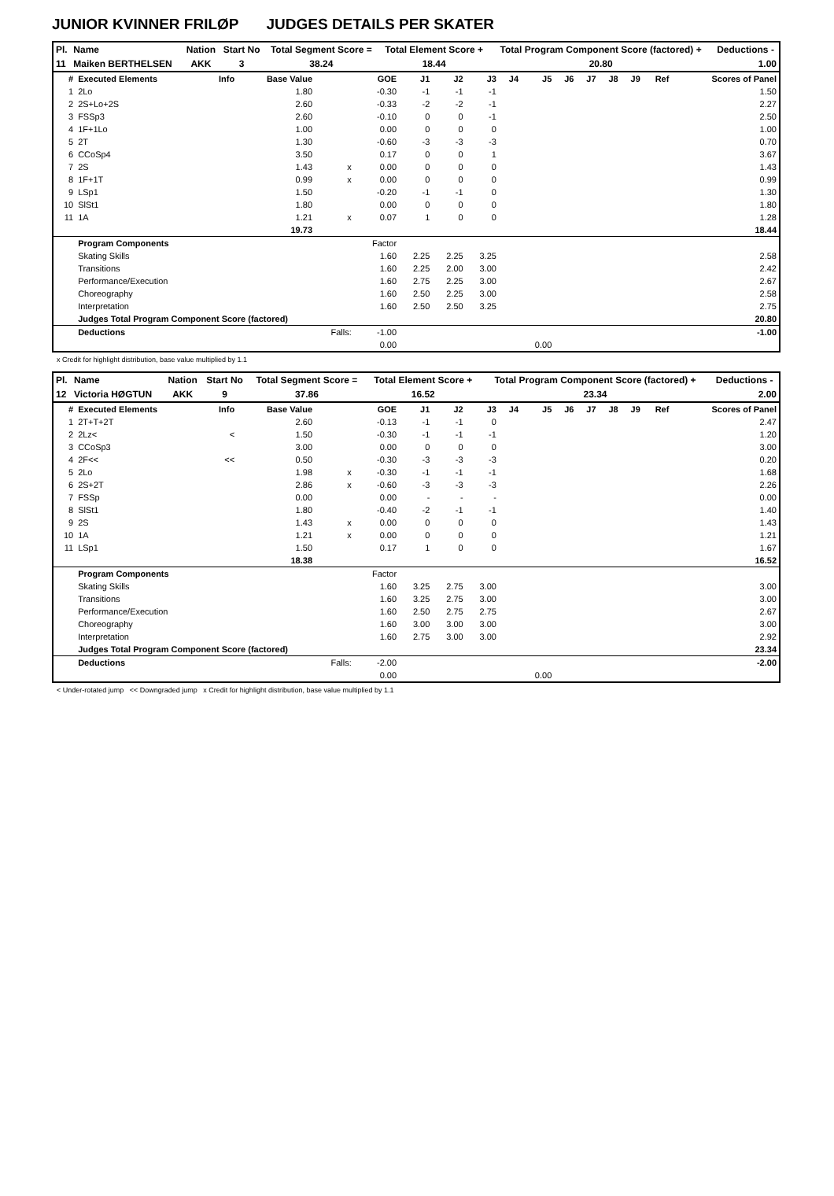JUNIOR KVINNER FRILØP JUDGES DETAILS PER SKATER
| Pl. | Name | Nation | Start No | Total Segment Score = | Total Element Score + | Total Program Component Score (factored) + | Deductions - |
| --- | --- | --- | --- | --- | --- | --- | --- |
| 11 | Maiken BERTHELSEN | AKK | 3 | 38.24 | 18.44 | 20.80 | 1.00 |
| # | Executed Elements | Info | Base Value | | GOE | J1 | J2 | J3 | J4 | J5 | J6 | J7 | J8 | J9 | Ref | Scores of Panel |
| --- | --- | --- | --- | --- | --- | --- | --- | --- | --- | --- | --- | --- | --- | --- | --- | --- |
| 1 | 2Lo | | 1.80 | | -0.30 | -1 | -1 | -1 | | | | | | | | 1.50 |
| 2 | 2S+Lo+2S | | 2.60 | | -0.33 | -2 | -2 | -1 | | | | | | | | 2.27 |
| 3 | FSSp3 | | 2.60 | | -0.10 | 0 | 0 | -1 | | | | | | | | 2.50 |
| 4 | 1F+1Lo | | 1.00 | | 0.00 | 0 | 0 | 0 | | | | | | | | 1.00 |
| 5 | 2T | | 1.30 | | -0.60 | -3 | -3 | -3 | | | | | | | | 0.70 |
| 6 | CCoSp4 | | 3.50 | | 0.17 | 0 | 0 | 1 | | | | | | | | 3.67 |
| 7 | 2S | | 1.43 | x | 0.00 | 0 | 0 | 0 | | | | | | | | 1.43 |
| 8 | 1F+1T | | 0.99 | x | 0.00 | 0 | 0 | 0 | | | | | | | | 0.99 |
| 9 | LSp1 | | 1.50 | | -0.20 | -1 | -1 | 0 | | | | | | | | 1.30 |
| 10 | SlSt1 | | 1.80 | | 0.00 | 0 | 0 | 0 | | | | | | | | 1.80 |
| 11 | 1A | | 1.21 | x | 0.07 | 1 | 0 | 0 | | | | | | | | 1.28 |
| | | | 19.73 | | | | | | | | | | | | | 18.44 |
| | Program Components | | | | Factor | | | | | | | | | | | |
| | Skating Skills | | | | 1.60 | 2.25 | 2.25 | 3.25 | | | | | | | | 2.58 |
| | Transitions | | | | 1.60 | 2.25 | 2.00 | 3.00 | | | | | | | | 2.42 |
| | Performance/Execution | | | | 1.60 | 2.75 | 2.25 | 3.00 | | | | | | | | 2.67 |
| | Choreography | | | | 1.60 | 2.50 | 2.25 | 3.00 | | | | | | | | 2.58 |
| | Interpretation | | | | 1.60 | 2.50 | 2.50 | 3.25 | | | | | | | | 2.75 |
| | Judges Total Program Component Score (factored) | | | | | | | | | | | | | | | 20.80 |
| | Deductions | | | Falls: | -1.00 | | | | | | | | | | | -1.00 |
| | | | | | 0.00 | | | | | 0.00 | | | | | | |
x Credit for highlight distribution, base value multiplied by 1.1
| Pl. | Name | Nation | Start No | Total Segment Score = | Total Element Score + | Total Program Component Score (factored) + | Deductions - |
| --- | --- | --- | --- | --- | --- | --- | --- |
| 12 | Victoria HØGTUN | AKK | 9 | 37.86 | 16.52 | 23.34 | 2.00 |
| # | Executed Elements | Info | Base Value | | GOE | J1 | J2 | J3 | J4 | J5 | J6 | J7 | J8 | J9 | Ref | Scores of Panel |
| --- | --- | --- | --- | --- | --- | --- | --- | --- | --- | --- | --- | --- | --- | --- | --- | --- |
| 1 | 2T+T+2T | | 2.60 | | -0.13 | -1 | -1 | 0 | | | | | | | | 2.47 |
| 2 | 2Lz< | < | 1.50 | | -0.30 | -1 | -1 | -1 | | | | | | | | 1.20 |
| 3 | CCoSp3 | | 3.00 | | 0.00 | 0 | 0 | 0 | | | | | | | | 3.00 |
| 4 | 2F<< | << | 0.50 | | -0.30 | -3 | -3 | -3 | | | | | | | | 0.20 |
| 5 | 2Lo | | 1.98 | x | -0.30 | -1 | -1 | -1 | | | | | | | | 1.68 |
| 6 | 2S+2T | | 2.86 | x | -0.60 | -3 | -3 | -3 | | | | | | | | 2.26 |
| 7 | FSSp | | 0.00 | | 0.00 | - | - | - | | | | | | | | 0.00 |
| 8 | SlSt1 | | 1.80 | | -0.40 | -2 | -1 | -1 | | | | | | | | 1.40 |
| 9 | 2S | | 1.43 | x | 0.00 | 0 | 0 | 0 | | | | | | | | 1.43 |
| 10 | 1A | | 1.21 | x | 0.00 | 0 | 0 | 0 | | | | | | | | 1.21 |
| 11 | LSp1 | | 1.50 | | 0.17 | 1 | 0 | 0 | | | | | | | | 1.67 |
| | | | 18.38 | | | | | | | | | | | | | 16.52 |
| | Program Components | | | | Factor | | | | | | | | | | | |
| | Skating Skills | | | | 1.60 | 3.25 | 2.75 | 3.00 | | | | | | | | 3.00 |
| | Transitions | | | | 1.60 | 3.25 | 2.75 | 3.00 | | | | | | | | 3.00 |
| | Performance/Execution | | | | 1.60 | 2.50 | 2.75 | 2.75 | | | | | | | | 2.67 |
| | Choreography | | | | 1.60 | 3.00 | 3.00 | 3.00 | | | | | | | | 3.00 |
| | Interpretation | | | | 1.60 | 2.75 | 3.00 | 3.00 | | | | | | | | 2.92 |
| | Judges Total Program Component Score (factored) | | | | | | | | | | | | | | | 23.34 |
| | Deductions | | | Falls: | -2.00 | | | | | | | | | | | -2.00 |
| | | | | | 0.00 | | | | | 0.00 | | | | | | |
< Under-rotated jump << Downgraded jump x Credit for highlight distribution, base value multiplied by 1.1